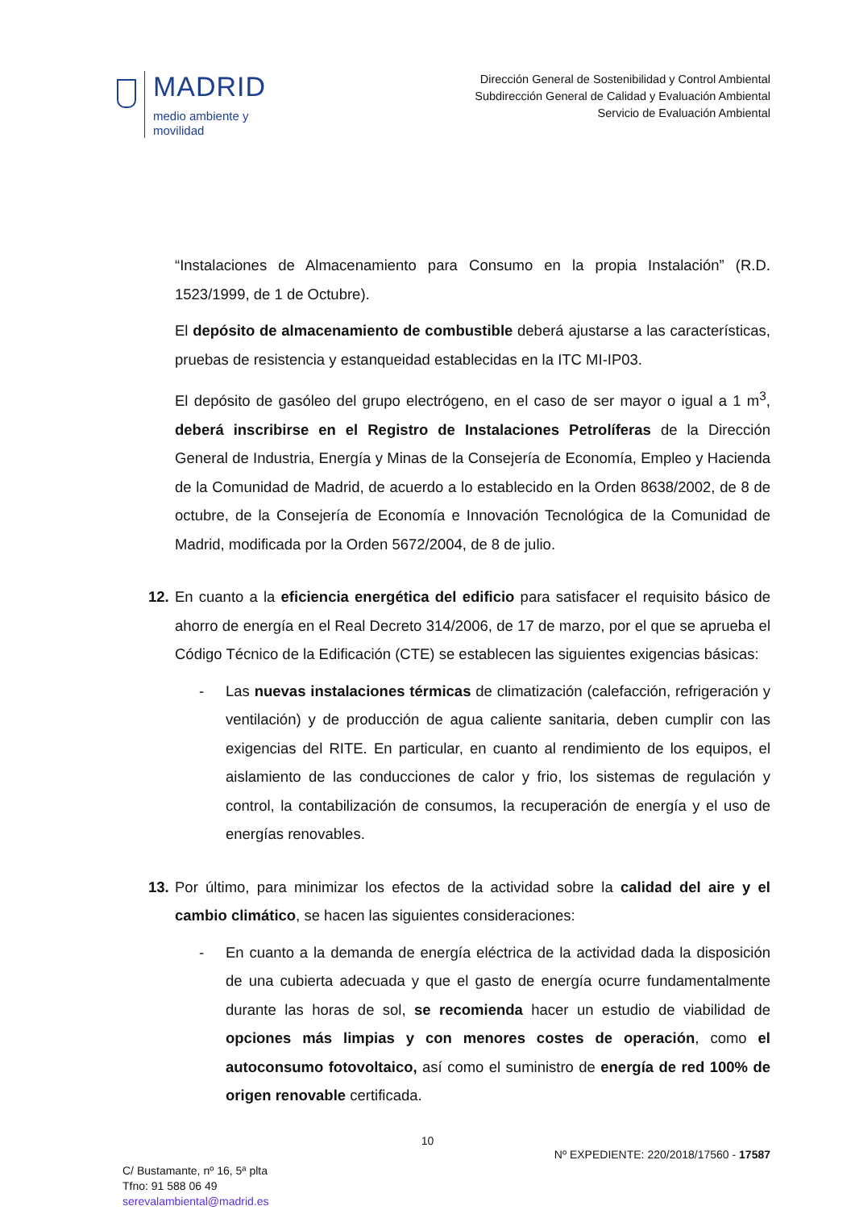MADRID
medio ambiente y
movilidad
Dirección General de Sostenibilidad y Control Ambiental
Subdirección General de Calidad y Evaluación Ambiental
Servicio de Evaluación Ambiental
“Instalaciones de Almacenamiento para Consumo en la propia Instalación” (R.D. 1523/1999, de 1 de Octubre).
El depósito de almacenamiento de combustible deberá ajustarse a las características, pruebas de resistencia y estanqueidad establecidas en la ITC MI-IP03.
El depósito de gasóleo del grupo electrógeno, en el caso de ser mayor o igual a 1 m<sup>3</sup>, deberá inscribirse en el Registro de Instalaciones Petrolíferas de la Dirección General de Industria, Energía y Minas de la Consejería de Economía, Empleo y Hacienda de la Comunidad de Madrid, de acuerdo a lo establecido en la Orden 8638/2002, de 8 de octubre, de la Consejería de Economía e Innovación Tecnológica de la Comunidad de Madrid, modificada por la Orden 5672/2004, de 8 de julio.
12.
En cuanto a la eficiencia energética del edificio para satisfacer el requisito básico de ahorro de energía en el Real Decreto 314/2006, de 17 de marzo, por el que se aprueba el Código Técnico de la Edificación (CTE) se establecen las siguientes exigencias básicas:
- Las nuevas instalaciones térmicas de climatización (calefacción, refrigeración y ventilación) y de producción de agua caliente sanitaria, deben cumplir con las exigencias del RITE. En particular, en cuanto al rendimiento de los equipos, el aislamiento de las conducciones de calor y frio, los sistemas de regulación y control, la contabilización de consumos, la recuperación de energía y el uso de energías renovables.
13.
Por último, para minimizar los efectos de la actividad sobre la calidad del aire y el cambio climático, se hacen las siguientes consideraciones:
- En cuanto a la demanda de energía eléctrica de la actividad dada la disposición de una cubierta adecuada y que el gasto de energía ocurre fundamentalmente durante las horas de sol, se recomienda hacer un estudio de viabilidad de opciones más limpias y con menores costes de operación, como el autoconsumo fotovoltaico, así como el suministro de energía de red 100% de origen renovable certificada.
10
C/ Bustamante, nº 16, 5ª plta
Tfno: 91 588 06 49
serevalambiental@madrid.es
Nº EXPEDIENTE: 220/2018/17560 - 17587